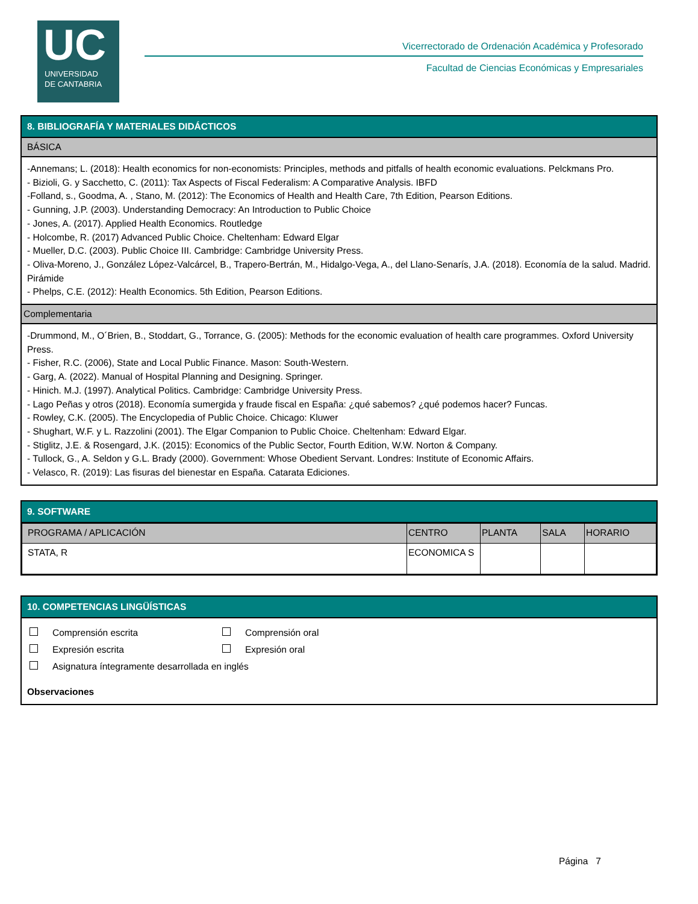UC
UNIVERSIDAD
DE CANTABRIA
Vicerrectorado de Ordenación Académica y Profesorado
Facultad de Ciencias Económicas y Empresariales
8. BIBLIOGRAFÍA Y MATERIALES DIDÁCTICOS
BÁSICA
-Annemans; L. (2018): Health economics for non-economists: Principles, methods and pitfalls of health economic evaluations. Pelckmans Pro.
- Bizioli, G. y Sacchetto, C. (2011): Tax Aspects of Fiscal Federalism: A Comparative Analysis. IBFD
-Folland, s., Goodma, A. , Stano, M. (2012): The Economics of Health and Health Care, 7th Edition, Pearson Editions.
- Gunning, J.P. (2003). Understanding Democracy: An Introduction to Public Choice
- Jones, A. (2017). Applied Health Economics. Routledge
- Holcombe, R. (2017) Advanced Public Choice. Cheltenham: Edward Elgar
- Mueller, D.C. (2003). Public Choice III. Cambridge: Cambridge University Press.
- Oliva-Moreno, J., González López-Valcárcel, B., Trapero-Bertrán, M., Hidalgo-Vega, A., del Llano-Senarís, J.A. (2018). Economía de la salud. Madrid. Pirámide
- Phelps, C.E. (2012): Health Economics. 5th Edition, Pearson Editions.
Complementaria
-Drummond, M., O´Brien, B., Stoddart, G., Torrance, G. (2005): Methods for the economic evaluation of health care programmes. Oxford University Press.
- Fisher, R.C. (2006), State and Local Public Finance. Mason: South-Western.
- Garg, A. (2022). Manual of Hospital Planning and Designing. Springer.
- Hinich. M.J. (1997). Analytical Politics. Cambridge: Cambridge University Press.
- Lago Peñas y otros (2018). Economía sumergida y fraude fiscal en España: ¿qué sabemos? ¿qué podemos hacer? Funcas.
- Rowley, C.K. (2005). The Encyclopedia of Public Choice. Chicago: Kluwer
- Shughart, W.F. y L. Razzolini (2001). The Elgar Companion to Public Choice. Cheltenham: Edward Elgar.
- Stiglitz, J.E. & Rosengard, J.K. (2015): Economics of the Public Sector, Fourth Edition, W.W. Norton & Company.
- Tullock, G., A. Seldon y G.L. Brady (2000). Government: Whose Obedient Servant. Londres: Institute of Economic Affairs.
- Velasco, R. (2019): Las fisuras del bienestar en España. Catarata Ediciones.
9. SOFTWARE
| PROGRAMA / APLICACIÓN | CENTRO | PLANTA | SALA | HORARIO |
| STATA, R | ECONOMICA S | | | |
10. COMPETENCIAS LINGÜÍSTICAS
Comprensión escrita Comprensión oral
Expresión escrita Expresión oral
Asignatura íntegramente desarrollada en inglés
Observaciones
Página 7